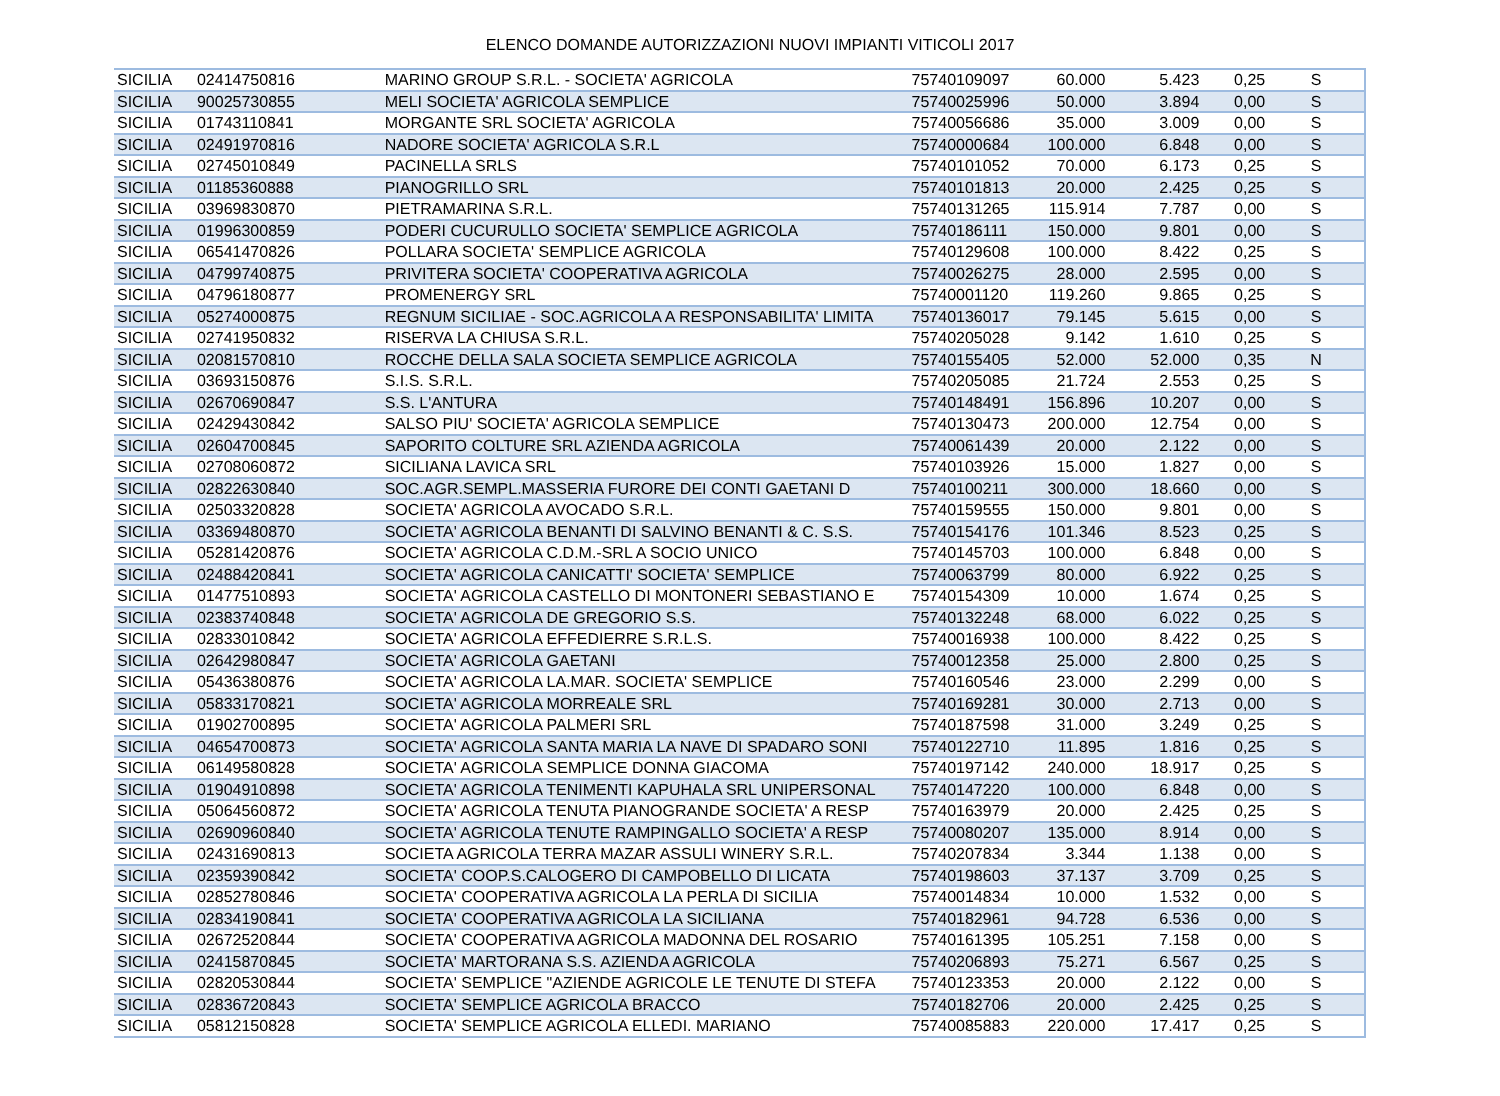ELENCO DOMANDE AUTORIZZAZIONI NUOVI IMPIANTI VITICOLI 2017
| SICILIA | 02414750816 | MARINO GROUP S.R.L. - SOCIETA' AGRICOLA | 75740109097 | 60.000 | 5.423 | 0,25 | S |
| SICILIA | 90025730855 | MELI SOCIETA' AGRICOLA SEMPLICE | 75740025996 | 50.000 | 3.894 | 0,00 | S |
| SICILIA | 01743110841 | MORGANTE SRL SOCIETA' AGRICOLA | 75740056686 | 35.000 | 3.009 | 0,00 | S |
| SICILIA | 02491970816 | NADORE SOCIETA' AGRICOLA S.R.L | 75740000684 | 100.000 | 6.848 | 0,00 | S |
| SICILIA | 02745010849 | PACINELLA SRLS | 75740101052 | 70.000 | 6.173 | 0,25 | S |
| SICILIA | 01185360888 | PIANOGRILLO SRL | 75740101813 | 20.000 | 2.425 | 0,25 | S |
| SICILIA | 03969830870 | PIETRAMARINA S.R.L. | 75740131265 | 115.914 | 7.787 | 0,00 | S |
| SICILIA | 01996300859 | PODERI CUCURULLO SOCIETA' SEMPLICE AGRICOLA | 75740186111 | 150.000 | 9.801 | 0,00 | S |
| SICILIA | 06541470826 | POLLARA SOCIETA' SEMPLICE AGRICOLA | 75740129608 | 100.000 | 8.422 | 0,25 | S |
| SICILIA | 04799740875 | PRIVITERA SOCIETA' COOPERATIVA AGRICOLA | 75740026275 | 28.000 | 2.595 | 0,00 | S |
| SICILIA | 04796180877 | PROMENERGY SRL | 75740001120 | 119.260 | 9.865 | 0,25 | S |
| SICILIA | 05274000875 | REGNUM SICILIAE - SOC.AGRICOLA A RESPONSABILITA' LIMITA | 75740136017 | 79.145 | 5.615 | 0,00 | S |
| SICILIA | 02741950832 | RISERVA LA CHIUSA S.R.L. | 75740205028 | 9.142 | 1.610 | 0,25 | S |
| SICILIA | 02081570810 | ROCCHE DELLA SALA SOCIETA SEMPLICE AGRICOLA | 75740155405 | 52.000 | 52.000 | 0,35 | N |
| SICILIA | 03693150876 | S.I.S. S.R.L. | 75740205085 | 21.724 | 2.553 | 0,25 | S |
| SICILIA | 02670690847 | S.S. L'ANTURA | 75740148491 | 156.896 | 10.207 | 0,00 | S |
| SICILIA | 02429430842 | SALSO PIU' SOCIETA' AGRICOLA SEMPLICE | 75740130473 | 200.000 | 12.754 | 0,00 | S |
| SICILIA | 02604700845 | SAPORITO COLTURE SRL AZIENDA AGRICOLA | 75740061439 | 20.000 | 2.122 | 0,00 | S |
| SICILIA | 02708060872 | SICILIANA LAVICA SRL | 75740103926 | 15.000 | 1.827 | 0,00 | S |
| SICILIA | 02822630840 | SOC.AGR.SEMPL.MASSERIA FURORE DEI CONTI GAETANI D | 75740100211 | 300.000 | 18.660 | 0,00 | S |
| SICILIA | 02503320828 | SOCIETA' AGRICOLA AVOCADO S.R.L. | 75740159555 | 150.000 | 9.801 | 0,00 | S |
| SICILIA | 03369480870 | SOCIETA' AGRICOLA BENANTI DI SALVINO BENANTI & C. S.S. | 75740154176 | 101.346 | 8.523 | 0,25 | S |
| SICILIA | 05281420876 | SOCIETA' AGRICOLA C.D.M.-SRL A SOCIO UNICO | 75740145703 | 100.000 | 6.848 | 0,00 | S |
| SICILIA | 02488420841 | SOCIETA' AGRICOLA CANICATTI' SOCIETA' SEMPLICE | 75740063799 | 80.000 | 6.922 | 0,25 | S |
| SICILIA | 01477510893 | SOCIETA' AGRICOLA CASTELLO DI MONTONERI SEBASTIANO E | 75740154309 | 10.000 | 1.674 | 0,25 | S |
| SICILIA | 02383740848 | SOCIETA' AGRICOLA DE GREGORIO S.S. | 75740132248 | 68.000 | 6.022 | 0,25 | S |
| SICILIA | 02833010842 | SOCIETA' AGRICOLA EFFEDIERRE S.R.L.S. | 75740016938 | 100.000 | 8.422 | 0,25 | S |
| SICILIA | 02642980847 | SOCIETA' AGRICOLA GAETANI | 75740012358 | 25.000 | 2.800 | 0,25 | S |
| SICILIA | 05436380876 | SOCIETA' AGRICOLA LA.MAR. SOCIETA' SEMPLICE | 75740160546 | 23.000 | 2.299 | 0,00 | S |
| SICILIA | 05833170821 | SOCIETA' AGRICOLA MORREALE SRL | 75740169281 | 30.000 | 2.713 | 0,00 | S |
| SICILIA | 01902700895 | SOCIETA' AGRICOLA PALMERI SRL | 75740187598 | 31.000 | 3.249 | 0,25 | S |
| SICILIA | 04654700873 | SOCIETA' AGRICOLA SANTA MARIA LA NAVE DI SPADARO SONI | 75740122710 | 11.895 | 1.816 | 0,25 | S |
| SICILIA | 06149580828 | SOCIETA' AGRICOLA SEMPLICE DONNA GIACOMA | 75740197142 | 240.000 | 18.917 | 0,25 | S |
| SICILIA | 01904910898 | SOCIETA' AGRICOLA TENIMENTI KAPUHALA SRL UNIPERSONAL | 75740147220 | 100.000 | 6.848 | 0,00 | S |
| SICILIA | 05064560872 | SOCIETA' AGRICOLA TENUTA PIANOGRANDE SOCIETA' A RESP | 75740163979 | 20.000 | 2.425 | 0,25 | S |
| SICILIA | 02690960840 | SOCIETA' AGRICOLA TENUTE RAMPINGALLO SOCIETA' A RESP | 75740080207 | 135.000 | 8.914 | 0,00 | S |
| SICILIA | 02431690813 | SOCIETA AGRICOLA TERRA MAZAR ASSULI WINERY S.R.L. | 75740207834 | 3.344 | 1.138 | 0,00 | S |
| SICILIA | 02359390842 | SOCIETA' COOP.S.CALOGERO DI CAMPOBELLO DI LICATA | 75740198603 | 37.137 | 3.709 | 0,25 | S |
| SICILIA | 02852780846 | SOCIETA' COOPERATIVA AGRICOLA LA PERLA DI SICILIA | 75740014834 | 10.000 | 1.532 | 0,00 | S |
| SICILIA | 02834190841 | SOCIETA' COOPERATIVA AGRICOLA LA SICILIANA | 75740182961 | 94.728 | 6.536 | 0,00 | S |
| SICILIA | 02672520844 | SOCIETA' COOPERATIVA AGRICOLA MADONNA DEL ROSARIO | 75740161395 | 105.251 | 7.158 | 0,00 | S |
| SICILIA | 02415870845 | SOCIETA' MARTORANA S.S. AZIENDA AGRICOLA | 75740206893 | 75.271 | 6.567 | 0,25 | S |
| SICILIA | 02820530844 | SOCIETA' SEMPLICE "AZIENDE AGRICOLE LE TENUTE DI STEFA | 75740123353 | 20.000 | 2.122 | 0,00 | S |
| SICILIA | 02836720843 | SOCIETA' SEMPLICE AGRICOLA BRACCO | 75740182706 | 20.000 | 2.425 | 0,25 | S |
| SICILIA | 05812150828 | SOCIETA' SEMPLICE AGRICOLA ELLEDI. MARIANO | 75740085883 | 220.000 | 17.417 | 0,25 | S |